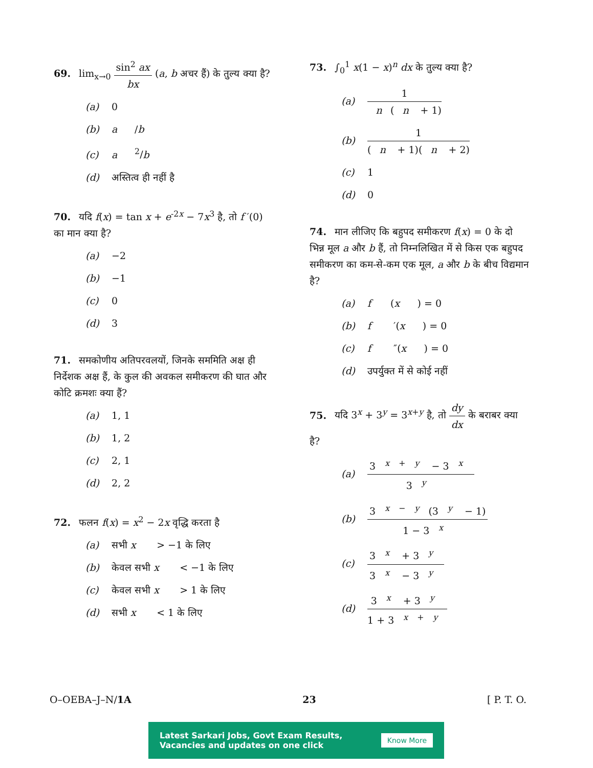69. lim<sub>x→0</sub> sin<sup>2</sup> ax bx (a, b अचर हैं) के तुल्य क्या है?
(a) 0
(b) a / b
(c) a<sup>2</sup>/ b
(d) अस्तित्व ही नहीं है
70. यदि f(x) = tan x + e<sup>-2x</sup> − 7x<sup>3</sup> है, तो f ′(0) का मान क्या है?
(a) −2
(b) −1
(c) 0
(d) 3
71. समकोणीय अतिपरवलयों, जिनके सममिति अक्ष ही निर्देशक अक्ष हैं, के कुल की अवकल समीकरण की घात और कोटि क्रमशः क्या हैं?
(a) 1, 1
(b) 1, 2
(c) 2, 1
(d) 2, 2
72. फलन f(x) = x<sup>2</sup> − 2x वृद्धि करता है
(a) सभी x > −1 के लिए
(b) केवल सभी x < −1 के लिए
(c) केवल सभी x > 1 के लिए
(d) सभी x < 1 के लिए
73. ∫<sub>0</sub><sup>1</sup> x(1 − x)<sup>n</sup> dx के तुल्य क्या है?
(a) 1 n (n + 1)
(b) 1 (n + 1)(n + 2)
(c) 1
(d) 0
74. मान लीजिए कि बहुपद समीकरण f(x) = 0 के दो भिन्न मूल a और b हैं, तो निम्नलिखित में से किस एक बहुपद समीकरण का कम-से-कम एक मूल, a और b के बीच विद्यमान है?
(a) f (x) = 0
(b) f ′(x) = 0
(c) f ″(x) = 0
(d) उपर्युक्त में से कोई नहीं
75. यदि 3<sup>x</sup> + 3<sup>y</sup> = 3<sup>x+y</sup> है, तो dy dx के बराबर क्या है?
(a) 3<sup>x + y</sup> − 3<sup>x</sup> 3<sup>y</sup>
(b) 3<sup>x − y</sup>(3<sup>y</sup> − 1) 1 − 3<sup>x</sup>
(c) 3<sup>x</sup> + 3<sup>y</sup> 3<sup>x</sup> − 3<sup>y</sup>
(d) 3<sup>x</sup> + 3<sup>y</sup> 1 + 3<sup>x + y</sup>
O–OEBA–J–N/1A 23 [ P. T. O.
Latest Sarkari Jobs, Govt Exam Results,
Vacancies and updates on one click
Know More